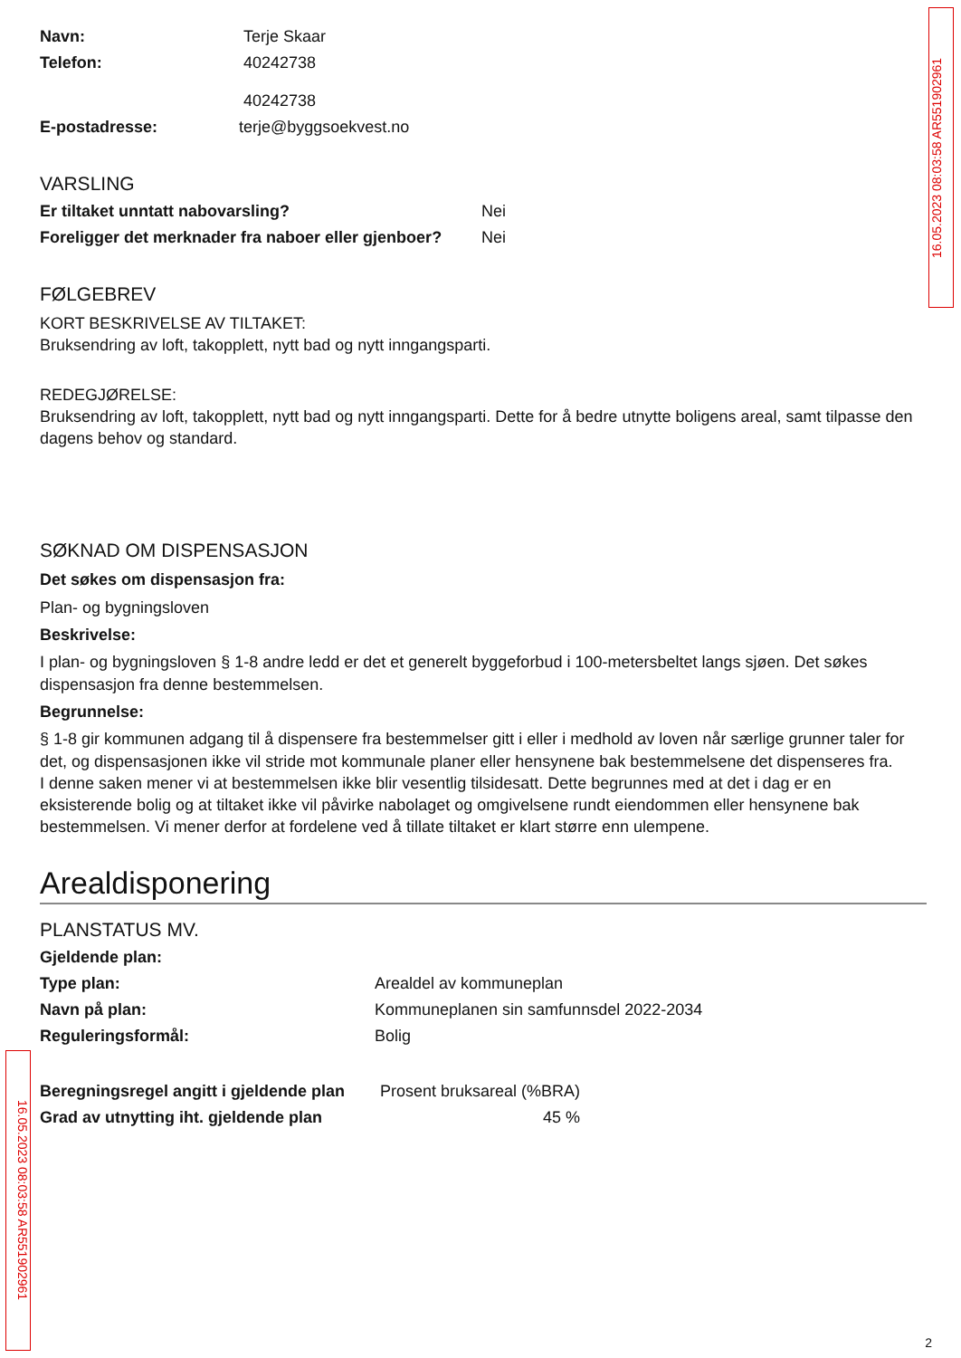16.05.2023 08:03:58 AR551902961
16.05.2023 08:03:58 AR551902961
Navn: Terje Skaar
Telefon: 40242738
40242738
E-postadresse: terje@byggsoekvest.no
VARSLING
Er tiltaket unntatt nabovarsling? Nei
Foreligger det merknader fra naboer eller gjenboer? Nei
FØLGEBREV
KORT BESKRIVELSE AV TILTAKET:
Bruksendring av loft, takopplett, nytt bad og nytt inngangsparti.
REDEGJØRELSE:
Bruksendring av loft, takopplett, nytt bad og nytt inngangsparti. Dette for å bedre utnytte boligens areal, samt tilpasse den dagens behov og standard.
SØKNAD OM DISPENSASJON
Det søkes om dispensasjon fra:
Plan- og bygningsloven
Beskrivelse:
I plan- og bygningsloven § 1-8 andre ledd er det et generelt byggeforbud i 100-metersbeltet langs sjøen. Det søkes dispensasjon fra denne bestemmelsen.
Begrunnelse:
§ 1-8 gir kommunen adgang til å dispensere fra bestemmelser gitt i eller i medhold av loven når særlige grunner taler for det, og dispensasjonen ikke vil stride mot kommunale planer eller hensynene bak bestemmelsene det dispenseres fra.
I denne saken mener vi at bestemmelsen ikke blir vesentlig tilsidesatt. Dette begrunnes med at det i dag er en eksisterende bolig og at tiltaket ikke vil påvirke nabolaget og omgivelsene rundt eiendommen eller hensynene bak bestemmelsen. Vi mener derfor at fordelene ved å tillate tiltaket er klart større enn ulempene.
Arealdisponering
PLANSTATUS MV.
Gjeldende plan:
Type plan: Arealdel av kommuneplan
Navn på plan: Kommuneplanen sin samfunnsdel 2022-2034
Reguleringsformål: Bolig
Beregningsregel angitt i gjeldende plan Prosent bruksareal (%BRA)
Grad av utnytting iht. gjeldende plan 45 %
2